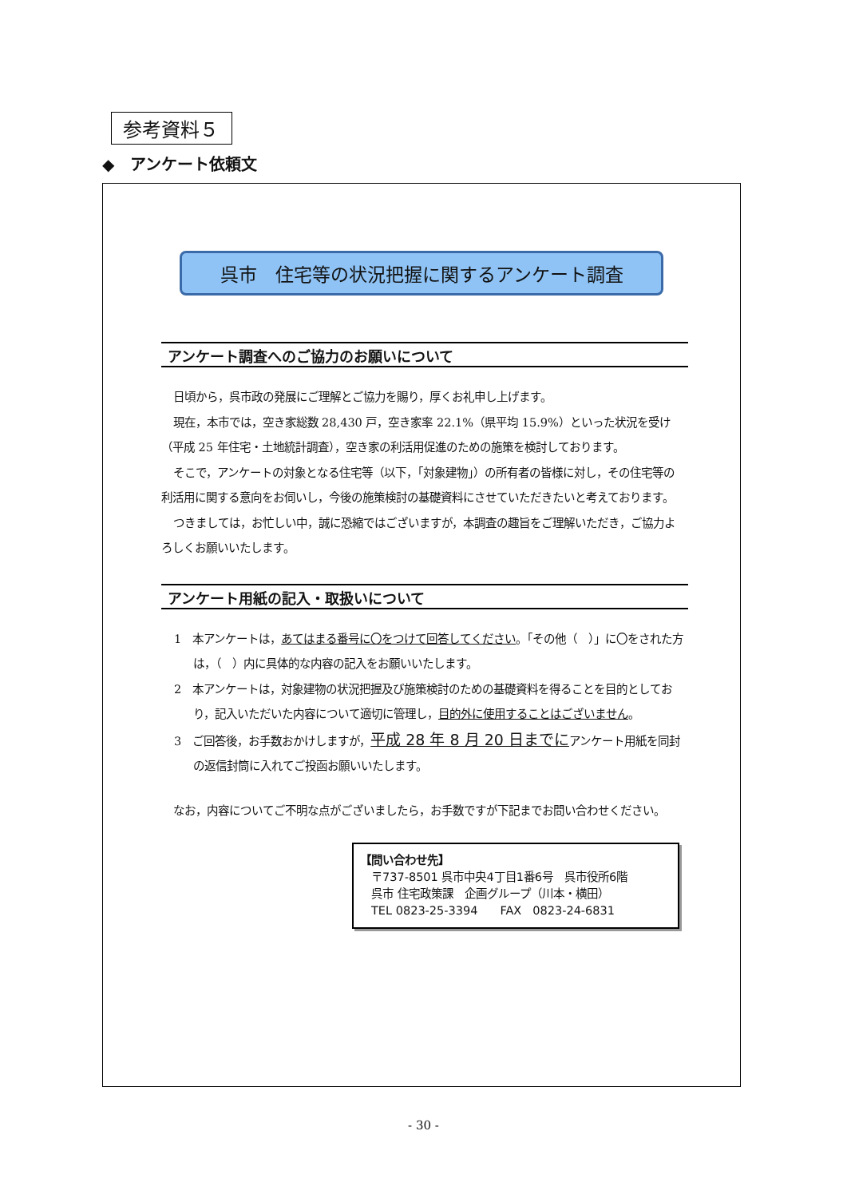参考資料５
◆　アンケート依頼文
呉市　住宅等の状況把握に関するアンケート調査
アンケート調査へのご協力のお願いについて
日頃から，呉市政の発展にご理解とご協力を賜り，厚くお礼申し上げます。
現在，本市では，空き家総数 28,430 戸，空き家率 22.1%（県平均 15.9%）といった状況を受け（平成 25 年住宅・土地統計調査），空き家の利活用促進のための施策を検討しております。
そこで，アンケートの対象となる住宅等（以下，「対象建物」）の所有者の皆様に対し，その住宅等の利活用に関する意向をお伺いし，今後の施策検討の基礎資料にさせていただきたいと考えております。
つきましては，お忙しい中，誠に恐縮ではございますが，本調査の趣旨をご理解いただき，ご協力よろしくお願いいたします。
アンケート用紙の記入・取扱いについて
1　本アンケートは，あてはまる番号に〇をつけて回答してください。「その他（　）」に〇をされた方は，（　）内に具体的な内容の記入をお願いいたします。
2　本アンケートは，対象建物の状況把握及び施策検討のための基礎資料を得ることを目的としており，記入いただいた内容について適切に管理し，目的外に使用することはございません。
3　ご回答後，お手数おかけしますが，平成 28 年 8 月 20 日までにアンケート用紙を同封の返信封筒に入れてご投函お願いいたします。
なお，内容についてご不明な点がございましたら，お手数ですが下記までお問い合わせください。
【問い合わせ先】
　〒737-8501 呉市中央4丁目1番6号　呉市役所6階
　呉市 住宅政策課　企画グループ（川本・横田）
　TEL 0823-25-3394　　FAX　0823-24-6831
- 30 -